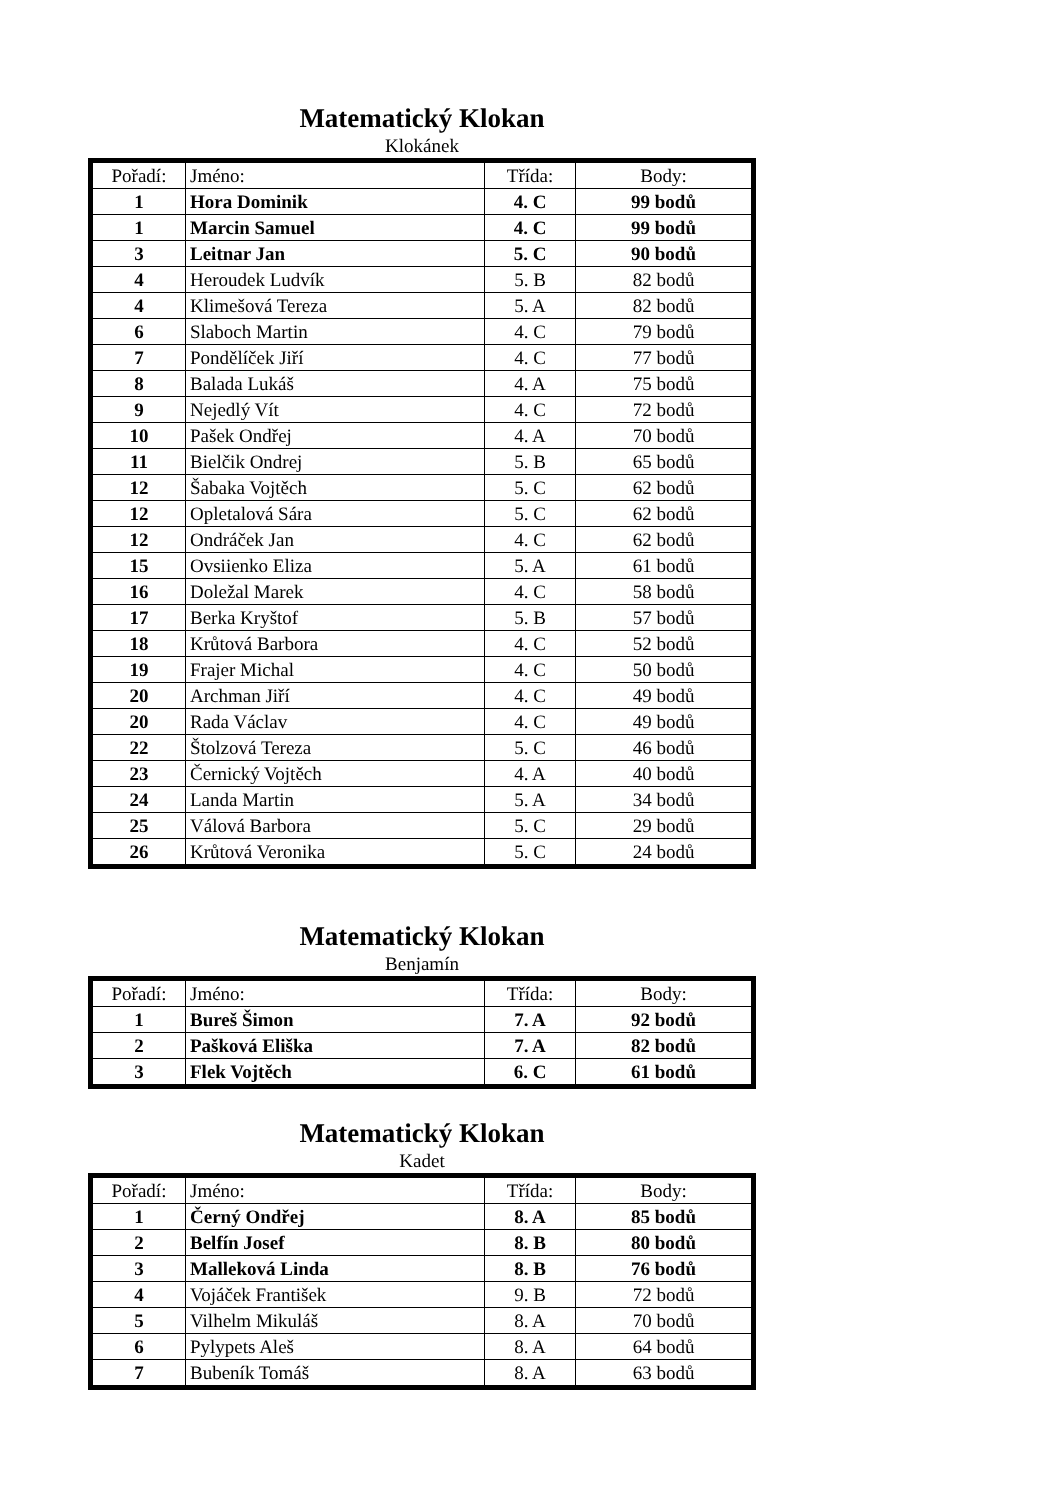Matematický Klokan
Klokánek
| Pořadí: | Jméno: | Třída: | Body: |
| --- | --- | --- | --- |
| 1 | Hora Dominik | 4. C | 99 bodů |
| 1 | Marcin Samuel | 4. C | 99 bodů |
| 3 | Leitnar Jan | 5. C | 90 bodů |
| 4 | Heroudek Ludvík | 5. B | 82 bodů |
| 4 | Klimešová Tereza | 5. A | 82 bodů |
| 6 | Slaboch Martin | 4. C | 79 bodů |
| 7 | Pondělíček Jiří | 4. C | 77 bodů |
| 8 | Balada Lukáš | 4. A | 75 bodů |
| 9 | Nejedlý Vít | 4. C | 72 bodů |
| 10 | Pašek Ondřej | 4. A | 70 bodů |
| 11 | Bielčik Ondrej | 5. B | 65 bodů |
| 12 | Šabaka Vojtěch | 5. C | 62 bodů |
| 12 | Opletalová Sára | 5. C | 62 bodů |
| 12 | Ondráček Jan | 4. C | 62 bodů |
| 15 | Ovsiienko Eliza | 5. A | 61 bodů |
| 16 | Doležal Marek | 4. C | 58 bodů |
| 17 | Berka Kryštof | 5. B | 57 bodů |
| 18 | Krůtová Barbora | 4. C | 52 bodů |
| 19 | Frajer Michal | 4. C | 50 bodů |
| 20 | Archman Jiří | 4. C | 49 bodů |
| 20 | Rada Václav | 4. C | 49 bodů |
| 22 | Štolzová Tereza | 5. C | 46 bodů |
| 23 | Černický Vojtěch | 4. A | 40 bodů |
| 24 | Landa Martin | 5. A | 34 bodů |
| 25 | Válová Barbora | 5. C | 29 bodů |
| 26 | Krůtová Veronika | 5. C | 24 bodů |
Matematický Klokan
Benjamín
| Pořadí: | Jméno: | Třída: | Body: |
| --- | --- | --- | --- |
| 1 | Bureš Šimon | 7. A | 92 bodů |
| 2 | Pašková Eliška | 7. A | 82 bodů |
| 3 | Flek Vojtěch | 6. C | 61 bodů |
Matematický Klokan
Kadet
| Pořadí: | Jméno: | Třída: | Body: |
| --- | --- | --- | --- |
| 1 | Černý Ondřej | 8. A | 85 bodů |
| 2 | Belfín Josef | 8. B | 80 bodů |
| 3 | Malleková Linda | 8. B | 76 bodů |
| 4 | Vojáček František | 9. B | 72 bodů |
| 5 | Vilhelm Mikuláš | 8. A | 70 bodů |
| 6 | Pylypets Aleš | 8. A | 64 bodů |
| 7 | Bubeník Tomáš | 8. A | 63 bodů |